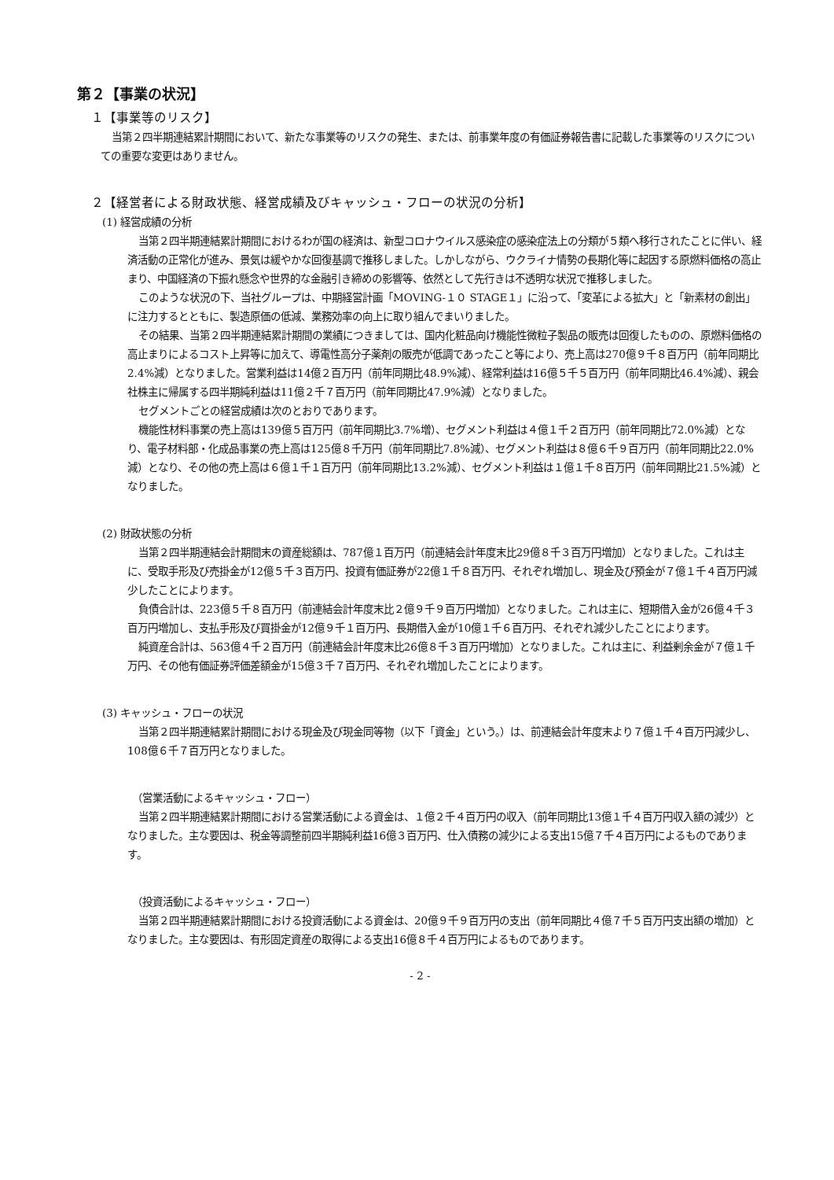第２【事業の状況】
１【事業等のリスク】
当第２四半期連結累計期間において、新たな事業等のリスクの発生、または、前事業年度の有価証券報告書に記載した事業等のリスクについての重要な変更はありません。
２【経営者による財政状態、経営成績及びキャッシュ・フローの状況の分析】
(1) 経営成績の分析
当第２四半期連結累計期間におけるわが国の経済は、新型コロナウイルス感染症の感染症法上の分類が５類へ移行されたことに伴い、経済活動の正常化が進み、景気は緩やかな回復基調で推移しました。しかしながら、ウクライナ情勢の長期化等に起因する原燃料価格の高止まり、中国経済の下振れ懸念や世界的な金融引き締めの影響等、依然として先行きは不透明な状況で推移しました。
このような状況の下、当社グループは、中期経営計画「MOVING-１０ STAGE１」に沿って、「変革による拡大」と「新素材の創出」に注力するとともに、製造原価の低減、業務効率の向上に取り組んでまいりました。
その結果、当第２四半期連結累計期間の業績につきましては、国内化粧品向け機能性微粒子製品の販売は回復したものの、原燃料価格の高止まりによるコスト上昇等に加えて、導電性高分子薬剤の販売が低調であったこと等により、売上高は270億９千８百万円（前年同期比2.4%減）となりました。営業利益は14億２百万円（前年同期比48.9%減）、経常利益は16億５千５百万円（前年同期比46.4%減）、親会社株主に帰属する四半期純利益は11億２千７百万円（前年同期比47.9%減）となりました。
セグメントごとの経営成績は次のとおりであります。
機能性材料事業の売上高は139億５百万円（前年同期比3.7%増）、セグメント利益は４億１千２百万円（前年同期比72.0%減）となり、電子材料部・化成品事業の売上高は125億８千万円（前年同期比7.8%減）、セグメント利益は８億６千９百万円（前年同期比22.0%減）となり、その他の売上高は６億１千１百万円（前年同期比13.2%減）、セグメント利益は１億１千８百万円（前年同期比21.5%減）となりました。
(2) 財政状態の分析
当第２四半期連結会計期間末の資産総額は、787億１百万円（前連結会計年度末比29億８千３百万円増加）となりました。これは主に、受取手形及び売掛金が12億５千３百万円、投資有価証券が22億１千８百万円、それぞれ増加し、現金及び預金が７億１千４百万円減少したことによります。
負債合計は、223億５千８百万円（前連結会計年度末比２億９千９百万円増加）となりました。これは主に、短期借入金が26億４千３百万円増加し、支払手形及び買掛金が12億９千１百万円、長期借入金が10億１千６百万円、それぞれ減少したことによります。
純資産合計は、563億４千２百万円（前連結会計年度末比26億８千３百万円増加）となりました。これは主に、利益剰余金が７億１千万円、その他有価証券評価差額金が15億３千７百万円、それぞれ増加したことによります。
(3) キャッシュ・フローの状況
当第２四半期連結累計期間における現金及び現金同等物（以下「資金」という。）は、前連結会計年度末より７億１千４百万円減少し、108億６千７百万円となりました。
（営業活動によるキャッシュ・フロー）
当第２四半期連結累計期間における営業活動による資金は、１億２千４百万円の収入（前年同期比13億１千４百万円収入額の減少）となりました。主な要因は、税金等調整前四半期純利益16億３百万円、仕入債務の減少による支出15億７千４百万円によるものであります。
（投資活動によるキャッシュ・フロー）
当第２四半期連結累計期間における投資活動による資金は、20億９千９百万円の支出（前年同期比４億７千５百万円支出額の増加）となりました。主な要因は、有形固定資産の取得による支出16億８千４百万円によるものであります。
- 2 -